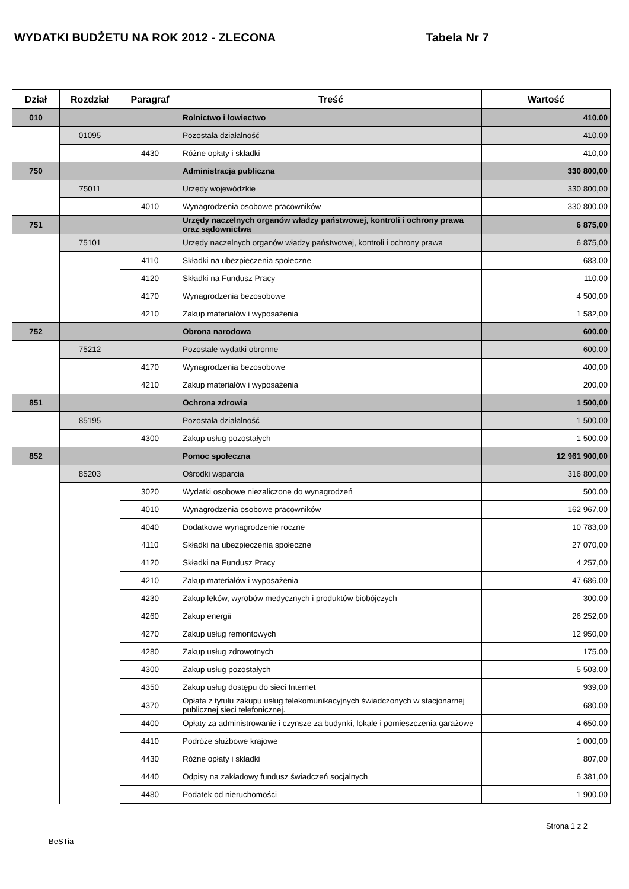WYDATKI BUDŻETU NA ROK 2012 - ZLECONA Tabela Nr 7
| Dział | Rozdział | Paragraf | Treść | Wartość |
| --- | --- | --- | --- | --- |
| 010 | | | Rolnictwo i łowiectwo | 410,00 |
| | 01095 | | Pozostała działalność | 410,00 |
| | | 4430 | Różne opłaty i składki | 410,00 |
| 750 | | | Administracja publiczna | 330 800,00 |
| | 75011 | | Urzędy wojewódzkie | 330 800,00 |
| | | 4010 | Wynagrodzenia osobowe pracowników | 330 800,00 |
| 751 | | | Urzędy naczelnych organów władzy państwowej, kontroli i ochrony prawa oraz sądownictwa | 6 875,00 |
| | 75101 | | Urzędy naczelnych organów władzy państwowej, kontroli i ochrony prawa | 6 875,00 |
| | | 4110 | Składki na ubezpieczenia społeczne | 683,00 |
| | | 4120 | Składki na Fundusz Pracy | 110,00 |
| | | 4170 | Wynagrodzenia bezosobowe | 4 500,00 |
| | | 4210 | Zakup materiałów i wyposażenia | 1 582,00 |
| 752 | | | Obrona narodowa | 600,00 |
| | 75212 | | Pozostałe wydatki obronne | 600,00 |
| | | 4170 | Wynagrodzenia bezosobowe | 400,00 |
| | | 4210 | Zakup materiałów i wyposażenia | 200,00 |
| 851 | | | Ochrona zdrowia | 1 500,00 |
| | 85195 | | Pozostała działalność | 1 500,00 |
| | | 4300 | Zakup usług pozostałych | 1 500,00 |
| 852 | | | Pomoc społeczna | 12 961 900,00 |
| | 85203 | | Ośrodki wsparcia | 316 800,00 |
| | | 3020 | Wydatki osobowe niezaliczone do wynagrodzeń | 500,00 |
| | | 4010 | Wynagrodzenia osobowe pracowników | 162 967,00 |
| | | 4040 | Dodatkowe wynagrodzenie roczne | 10 783,00 |
| | | 4110 | Składki na ubezpieczenia społeczne | 27 070,00 |
| | | 4120 | Składki na Fundusz Pracy | 4 257,00 |
| | | 4210 | Zakup materiałów i wyposażenia | 47 686,00 |
| | | 4230 | Zakup leków, wyrobów medycznych i produktów biobójczych | 300,00 |
| | | 4260 | Zakup energii | 26 252,00 |
| | | 4270 | Zakup usług remontowych | 12 950,00 |
| | | 4280 | Zakup usług zdrowotnych | 175,00 |
| | | 4300 | Zakup usług pozostałych | 5 503,00 |
| | | 4350 | Zakup usług dostępu do sieci Internet | 939,00 |
| | | 4370 | Opłata z tytułu zakupu usług telekomunikacyjnych świadczonych w stacjonarnej publicznej sieci telefonicznej. | 680,00 |
| | | 4400 | Opłaty za administrowanie i czynsze za budynki, lokale i pomieszczenia garażowe | 4 650,00 |
| | | 4410 | Podróże służbowe krajowe | 1 000,00 |
| | | 4430 | Różne opłaty i składki | 807,00 |
| | | 4440 | Odpisy na zakładowy fundusz świadczeń socjalnych | 6 381,00 |
| | | 4480 | Podatek od nieruchomości | 1 900,00 |
BeSTia Strona 1 z 2